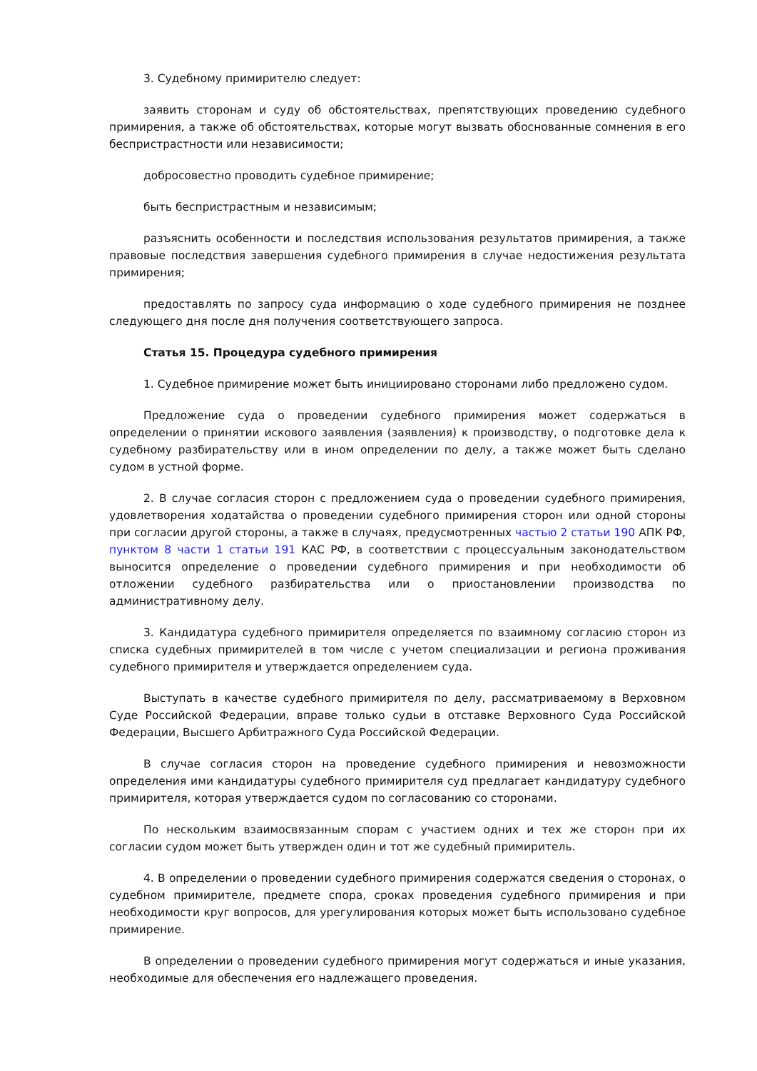3. Судебному примирителю следует:
заявить сторонам и суду об обстоятельствах, препятствующих проведению судебного примирения, а также об обстоятельствах, которые могут вызвать обоснованные сомнения в его беспристрастности или независимости;
добросовестно проводить судебное примирение;
быть беспристрастным и независимым;
разъяснить особенности и последствия использования результатов примирения, а также правовые последствия завершения судебного примирения в случае недостижения результата примирения;
предоставлять по запросу суда информацию о ходе судебного примирения не позднее следующего дня после дня получения соответствующего запроса.
Статья 15. Процедура судебного примирения
1. Судебное примирение может быть инициировано сторонами либо предложено судом.
Предложение суда о проведении судебного примирения может содержаться в определении о принятии искового заявления (заявления) к производству, о подготовке дела к судебному разбирательству или в ином определении по делу, а также может быть сделано судом в устной форме.
2. В случае согласия сторон с предложением суда о проведении судебного примирения, удовлетворения ходатайства о проведении судебного примирения сторон или одной стороны при согласии другой стороны, а также в случаях, предусмотренных частью 2 статьи 190 АПК РФ, пунктом 8 части 1 статьи 191 КАС РФ, в соответствии с процессуальным законодательством выносится определение о проведении судебного примирения и при необходимости об отложении судебного разбирательства или о приостановлении производства по административному делу.
3. Кандидатура судебного примирителя определяется по взаимному согласию сторон из списка судебных примирителей в том числе с учетом специализации и региона проживания судебного примирителя и утверждается определением суда.
Выступать в качестве судебного примирителя по делу, рассматриваемому в Верховном Суде Российской Федерации, вправе только судьи в отставке Верховного Суда Российской Федерации, Высшего Арбитражного Суда Российской Федерации.
В случае согласия сторон на проведение судебного примирения и невозможности определения ими кандидатуры судебного примирителя суд предлагает кандидатуру судебного примирителя, которая утверждается судом по согласованию со сторонами.
По нескольким взаимосвязанным спорам с участием одних и тех же сторон при их согласии судом может быть утвержден один и тот же судебный примиритель.
4. В определении о проведении судебного примирения содержатся сведения о сторонах, о судебном примирителе, предмете спора, сроках проведения судебного примирения и при необходимости круг вопросов, для урегулирования которых может быть использовано судебное примирение.
В определении о проведении судебного примирения могут содержаться и иные указания, необходимые для обеспечения его надлежащего проведения.